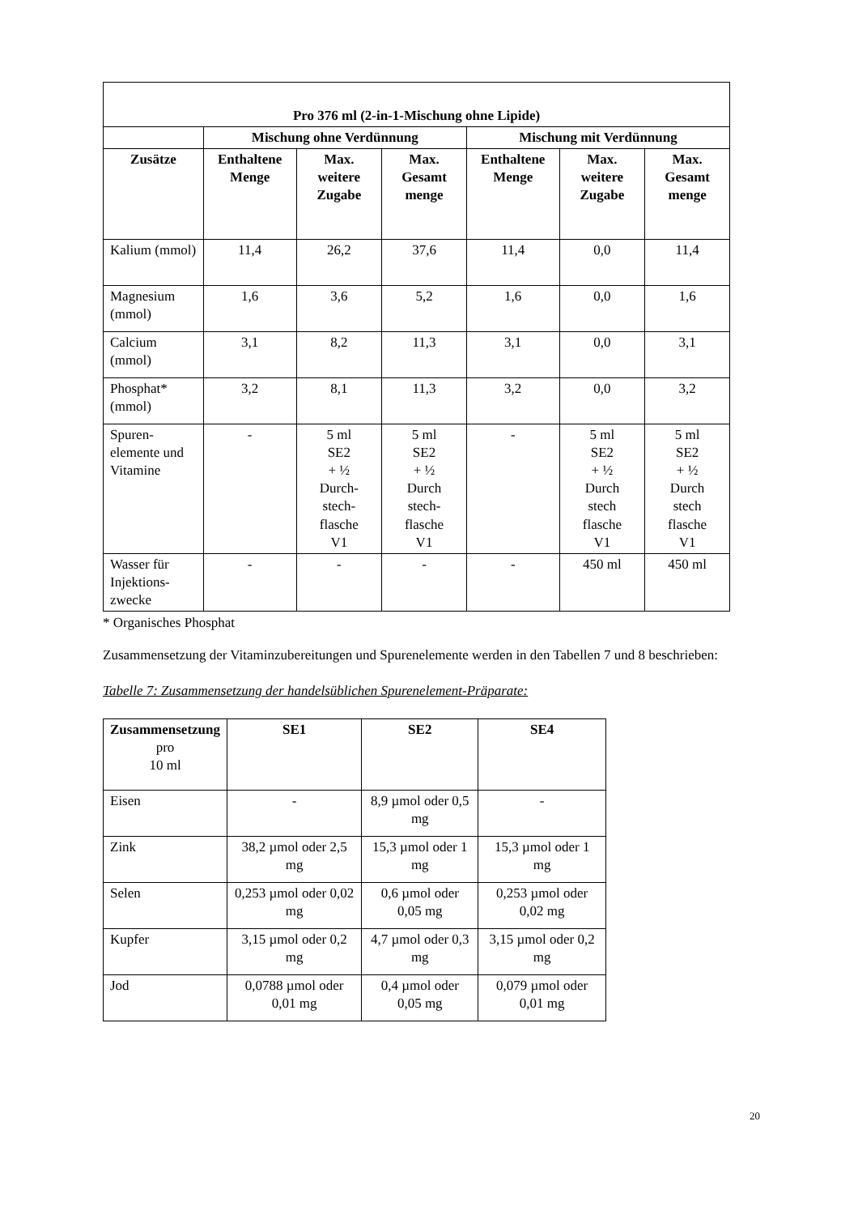| Pro 376 ml (2-in-1-Mischung ohne Lipide) | | | | | | |
| --- | --- | --- | --- | --- | --- | --- |
| | Mischung ohne Verdünnung | | | Mischung mit Verdünnung | | |
| Zusätze | Enthaltene Menge | Max. weitere Zugabe | Max. Gesamt menge | Enthaltene Menge | Max. weitere Zugabe | Max. Gesamt menge |
| Kalium (mmol) | 11,4 | 26,2 | 37,6 | 11,4 | 0,0 | 11,4 |
| Magnesium (mmol) | 1,6 | 3,6 | 5,2 | 1,6 | 0,0 | 1,6 |
| Calcium (mmol) | 3,1 | 8,2 | 11,3 | 3,1 | 0,0 | 3,1 |
| Phosphat* (mmol) | 3,2 | 8,1 | 11,3 | 3,2 | 0,0 | 3,2 |
| Spuren- elemente und Vitamine | - | 5 ml SE2 + ½ Durch- stech- flasche V1 | 5 ml SE2 + ½ Durch stech- flasche V1 | - | 5 ml SE2 + ½ Durch stech flasche V1 | 5 ml SE2 + ½ Durch stech flasche V1 |
| Wasser für Injektions- zwecke | - | - | - | - | 450 ml | 450 ml |
* Organisches Phosphat
Zusammensetzung der Vitaminzubereitungen und Spurenelemente werden in den Tabellen 7 und 8 beschrieben:
Tabelle 7: Zusammensetzung der handelsüblichen Spurenelement-Präparate:
| Zusammensetzung pro 10 ml | SE1 | SE2 | SE4 |
| Eisen | - | 8,9 µmol oder 0,5 mg | - |
| Zink | 38,2 µmol oder 2,5 mg | 15,3 µmol oder 1 mg | 15,3 µmol oder 1 mg |
| Selen | 0,253 µmol oder 0,02 mg | 0,6 µmol oder 0,05 mg | 0,253 µmol oder 0,02 mg |
| Kupfer | 3,15 µmol oder 0,2 mg | 4,7 µmol oder 0,3 mg | 3,15 µmol oder 0,2 mg |
| Jod | 0,0788 µmol oder 0,01 mg | 0,4 µmol oder 0,05 mg | 0,079 µmol oder 0,01 mg |
20